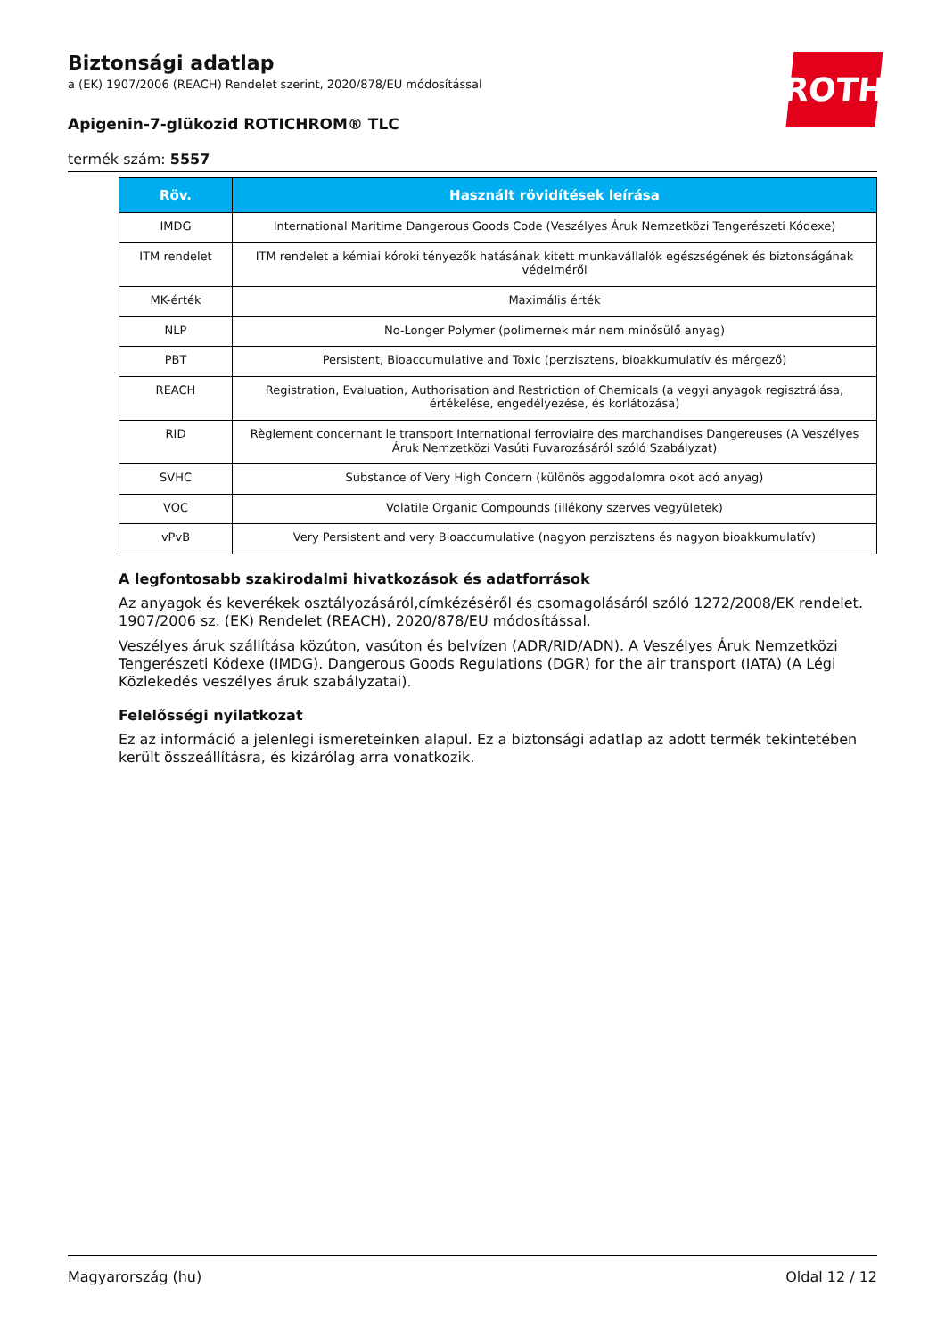ROTH
Biztonsági adatlap
a (EK) 1907/2006 (REACH) Rendelet szerint, 2020/878/EU módosítással
Apigenin-7-glükozid ROTICHROM® TLC
termék szám: 5557
| Röv. | Használt rövidítések leírása |
| --- | --- |
| IMDG | International Maritime Dangerous Goods Code (Veszélyes Áruk Nemzetközi Tengerészeti Kódexe) |
| ITM rendelet | ITM rendelet a kémiai kóroki tényezők hatásának kitett munkavállalók egészségének és biztonságának védelméről |
| MK-érték | Maximális érték |
| NLP | No-Longer Polymer (polimernek már nem minősülő anyag) |
| PBT | Persistent, Bioaccumulative and Toxic (perzisztens, bioakkumulatív és mérgező) |
| REACH | Registration, Evaluation, Authorisation and Restriction of Chemicals (a vegyi anyagok regisztrálása, értékelése, engedélyezése, és korlátozása) |
| RID | Règlement concernant le transport International ferroviaire des marchandises Dangereuses (A Veszélyes Áruk Nemzetközi Vasúti Fuvarozásáról szóló Szabályzat) |
| SVHC | Substance of Very High Concern (különös aggodalomra okot adó anyag) |
| VOC | Volatile Organic Compounds (illékony szerves vegyületek) |
| vPvB | Very Persistent and very Bioaccumulative (nagyon perzisztens és nagyon bioakkumulatív) |
A legfontosabb szakirodalmi hivatkozások és adatforrások
Az anyagok és keverékek osztályozásáról,címkézéséről és csomagolásáról szóló 1272/2008/EK rendelet. 1907/2006 sz. (EK) Rendelet (REACH), 2020/878/EU módosítással.
Veszélyes áruk szállítása közúton, vasúton és belvízen (ADR/RID/ADN). A Veszélyes Áruk Nemzetközi Tengerészeti Kódexe (IMDG). Dangerous Goods Regulations (DGR) for the air transport (IATA) (A Légi Közlekedés veszélyes áruk szabályzatai).
Felelősségi nyilatkozat
Ez az információ a jelenlegi ismereteinken alapul. Ez a biztonsági adatlap az adott termék tekintetében került összeállításra, és kizárólag arra vonatkozik.
Magyarország (hu) Oldal 12 / 12